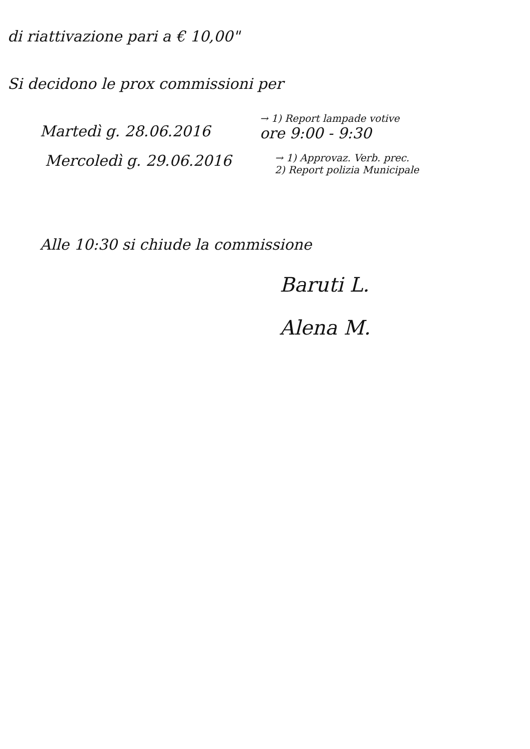di riattivazione pari a € 10,00"
Si decidono le prox commissioni per
Martedì g. 28.06.2016
→ 1) Report lampade votive
ore 9:00 - 9:30
Mercoledì g. 29.06.2016
→ 1) Approvaz. Verb. prec.
2) Report polizia Municipale
Alle 10:30 si chiude la commissione
Baruti L.
Alena M.